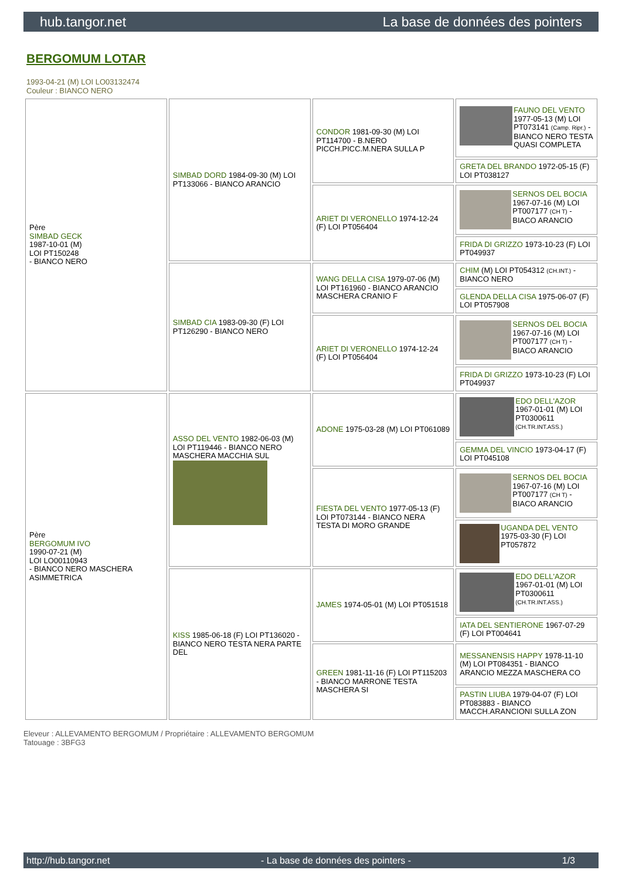hub.tangor.net La base de données des pointers
BERGOMUM LOTAR
1993-04-21 (M) LOI LO03132474
Couleur : BIANCO NERO
| Père SIMBAD GECK 1987-10-01 (M) LOI PT150248 - BIANCO NERO | SIMBAD DORD 1984-09-30 (M) LOI PT133066 - BIANCO ARANCIO | CONDOR 1981-09-30 (M) LOI PT114700 - B.NERO PICCH.PICC.M.NERA SULLA P | FAUNO DEL VENTO 1977-05-13 (M) LOI PT073141 (Camp. Ripr.) - BIANCO NERO TESTA QUASI COMPLETA |
| | | | GRETA DEL BRANDO 1972-05-15 (F) LOI PT038127 |
| | | ARIET DI VERONELLO 1974-12-24 (F) LOI PT056404 | SERNOS DEL BOCIA 1967-07-16 (M) LOI PT007177 (CH T) - BIACO ARANCIO |
| | | | FRIDA DI GRIZZO 1973-10-23 (F) LOI PT049937 |
| | SIMBAD CIA 1983-09-30 (F) LOI PT126290 - BIANCO NERO | WANG DELLA CISA 1979-07-06 (M) LOI PT161960 - BIANCO ARANCIO MASCHERA CRANIO F | CHIM (M) LOI PT054312 (CH.INT.) - BIANCO NERO |
| | | | GLENDA DELLA CISA 1975-06-07 (F) LOI PT057908 |
| | | ARIET DI VERONELLO 1974-12-24 (F) LOI PT056404 | SERNOS DEL BOCIA 1967-07-16 (M) LOI PT007177 (CH T) - BIACO ARANCIO |
| | | | FRIDA DI GRIZZO 1973-10-23 (F) LOI PT049937 |
| Père BERGOMUM IVO 1990-07-21 (M) LOI LO00110943 - BIANCO NERO MASCHERA ASIMMETRICA | ASSO DEL VENTO 1982-06-03 (M) LOI PT119446 - BIANCO NERO MASCHERA MACCHIA SUL | ADONE 1975-03-28 (M) LOI PT061089 | EDO DELL'AZOR 1967-01-01 (M) LOI PT0300611 (CH.TR.INT.ASS.) |
| | | | GEMMA DEL VINCIO 1973-04-17 (F) LOI PT045108 |
| | | FIESTA DEL VENTO 1977-05-13 (F) LOI PT073144 - BIANCO NERA TESTA DI MORO GRANDE | SERNOS DEL BOCIA 1967-07-16 (M) LOI PT007177 (CH T) - BIACO ARANCIO |
| | | | UGANDA DEL VENTO 1975-03-30 (F) LOI PT057872 |
| | KISS 1985-06-18 (F) LOI PT136020 - BIANCO NERO TESTA NERA PARTE DEL | JAMES 1974-05-01 (M) LOI PT051518 | EDO DELL'AZOR 1967-01-01 (M) LOI PT0300611 (CH.TR.INT.ASS.) |
| | | | IATA DEL SENTIERONE 1967-07-29 (F) LOI PT004641 |
| | | GREEN 1981-11-16 (F) LOI PT115203 - BIANCO MARRONE TESTA MASCHERA SI | MESSANENSIS HAPPY 1978-11-10 (M) LOI PT084351 - BIANCO ARANCIO MEZZA MASCHERA CO |
| | | | PASTIN LIUBA 1979-04-07 (F) LOI PT083883 - BIANCO MACCH.ARANCIONI SULLA ZON |
Eleveur : ALLEVAMENTO BERGOMUM / Propriétaire : ALLEVAMENTO BERGOMUM
Tatouage : 3BFG3
http://hub.tangor.net - La base de données des pointers - 1/3